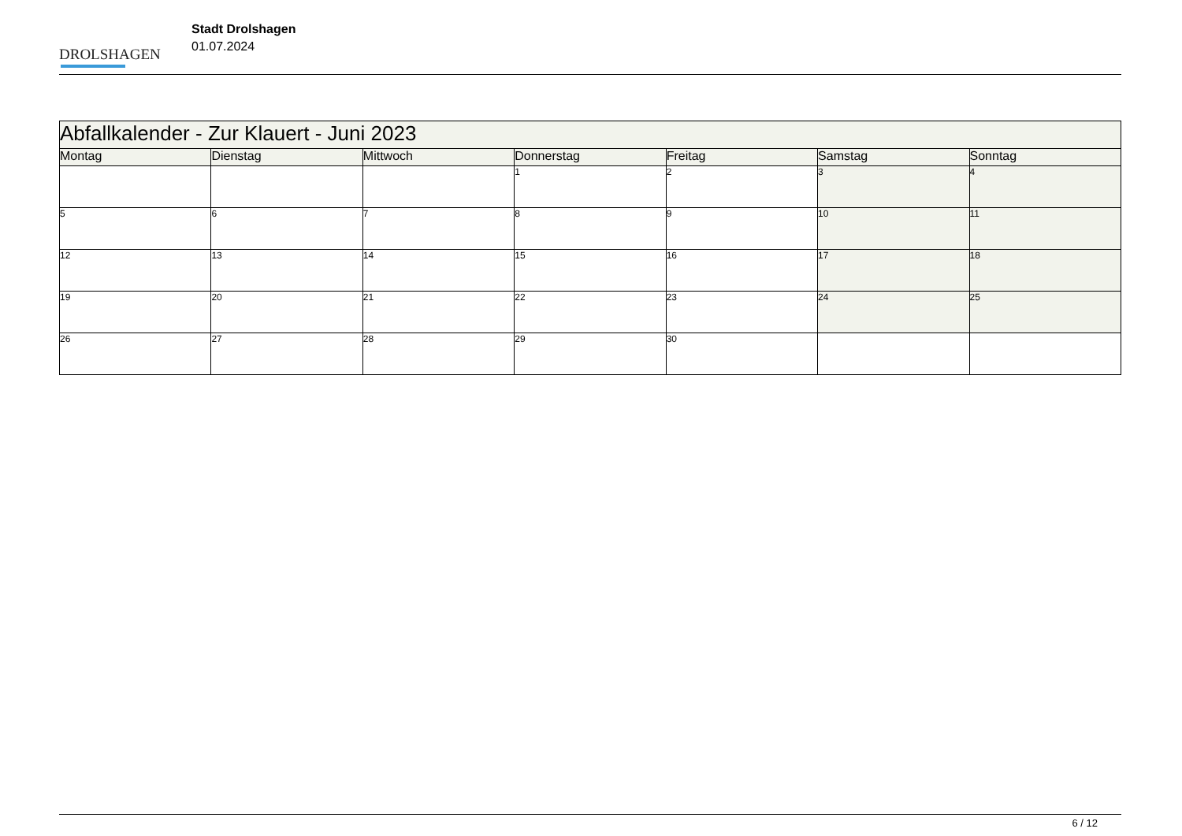DROLSHAGEN
Stadt Drolshagen
01.07.2024
| Abfallkalender - Zur Klauert - Juni 2023 | | | | | | |
| --- | --- | --- | --- | --- | --- | --- |
| Montag | Dienstag | Mittwoch | Donnerstag | Freitag | Samstag | Sonntag |
| | | | 1 | 2 | 3 | 4 |
| 5 | 6 | 7 | 8 | 9 | 10 | 11 |
| 12 | 13 | 14 | 15 | 16 | 17 | 18 |
| 19 | 20 | 21 | 22 | 23 | 24 | 25 |
| 26 | 27 | 28 | 29 | 30 | | |
6 / 12